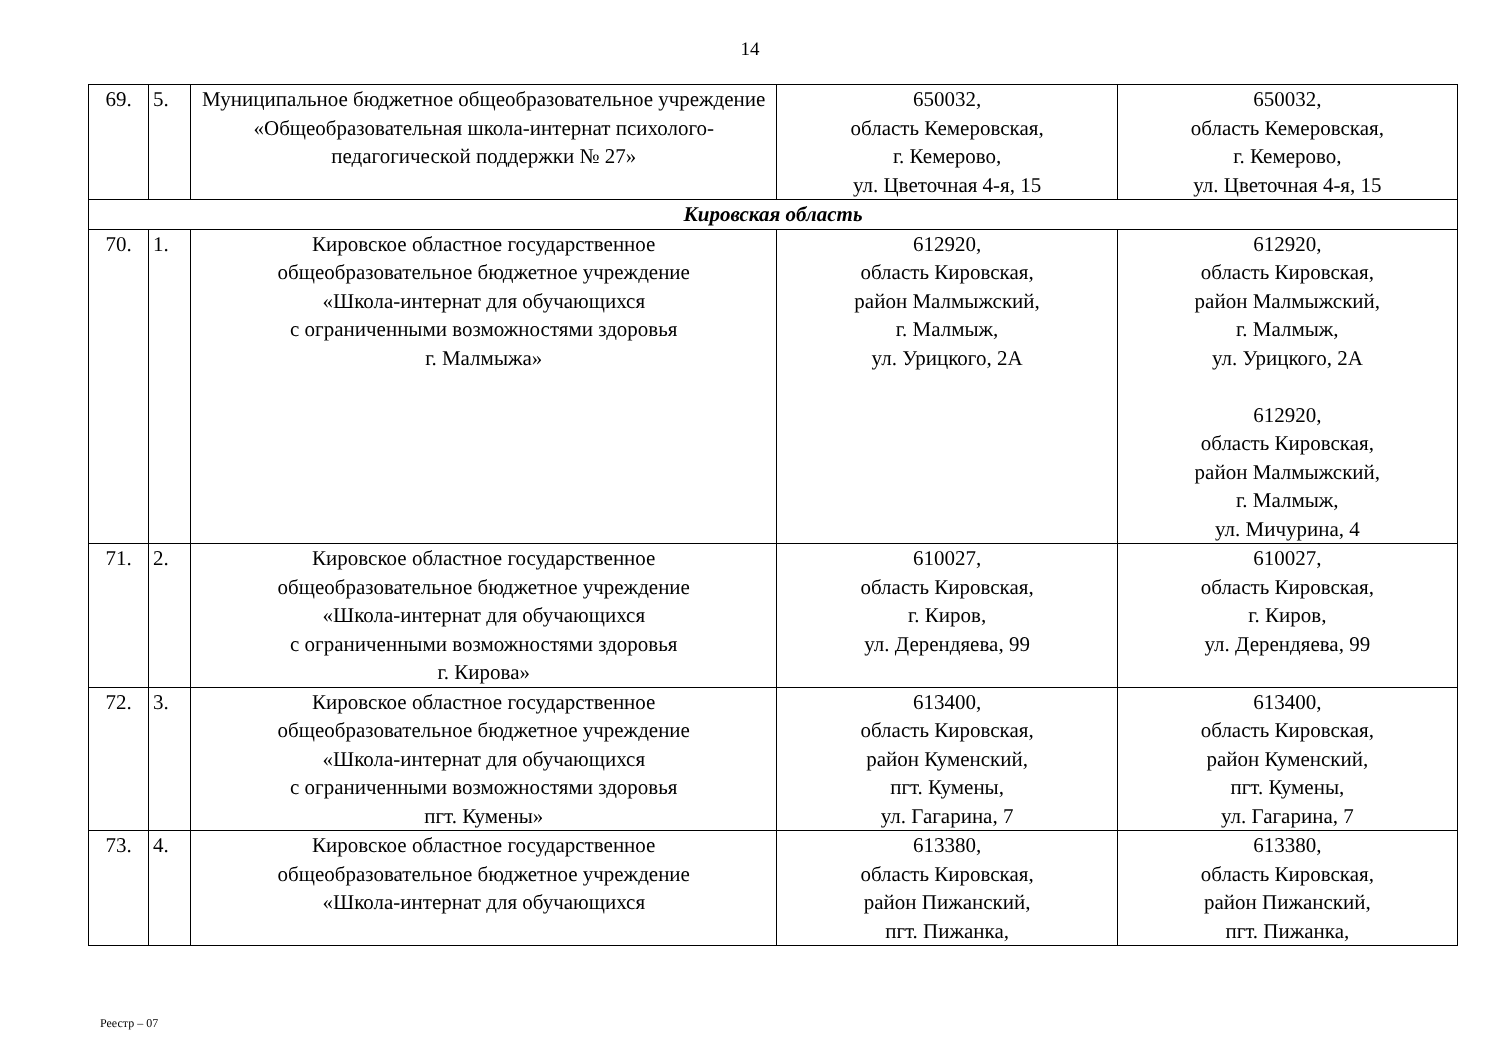14
| 69. | 5. | Муниципальное бюджетное общеобразовательное учреждение «Общеобразовательная школа-интернат психолого-педагогической поддержки № 27» | 650032, область Кемеровская, г. Кемерово, ул. Цветочная 4-я, 15 | 650032, область Кемеровская, г. Кемерово, ул. Цветочная 4-я, 15 |
| Кировская область | | | | |
| 70. | 1. | Кировское областное государственное общеобразовательное бюджетное учреждение «Школа-интернат для обучающихся с ограниченными возможностями здоровья г. Малмыжа» | 612920, область Кировская, район Малмыжский, г. Малмыж, ул. Урицкого, 2А | 612920, область Кировская, район Малмыжский, г. Малмыж, ул. Урицкого, 2А 612920, область Кировская, район Малмыжский, г. Малмыж, ул. Мичурина, 4 |
| 71. | 2. | Кировское областное государственное общеобразовательное бюджетное учреждение «Школа-интернат для обучающихся с ограниченными возможностями здоровья г. Кирова» | 610027, область Кировская, г. Киров, ул. Дерендяева, 99 | 610027, область Кировская, г. Киров, ул. Дерендяева, 99 |
| 72. | 3. | Кировское областное государственное общеобразовательное бюджетное учреждение «Школа-интернат для обучающихся с ограниченными возможностями здоровья пгт. Кумены» | 613400, область Кировская, район Куменский, пгт. Кумены, ул. Гагарина, 7 | 613400, область Кировская, район Куменский, пгт. Кумены, ул. Гагарина, 7 |
| 73. | 4. | Кировское областное государственное общеобразовательное бюджетное учреждение «Школа-интернат для обучающихся | 613380, область Кировская, район Пижанский, пгт. Пижанка, | 613380, область Кировская, район Пижанский, пгт. Пижанка, |
Реестр – 07